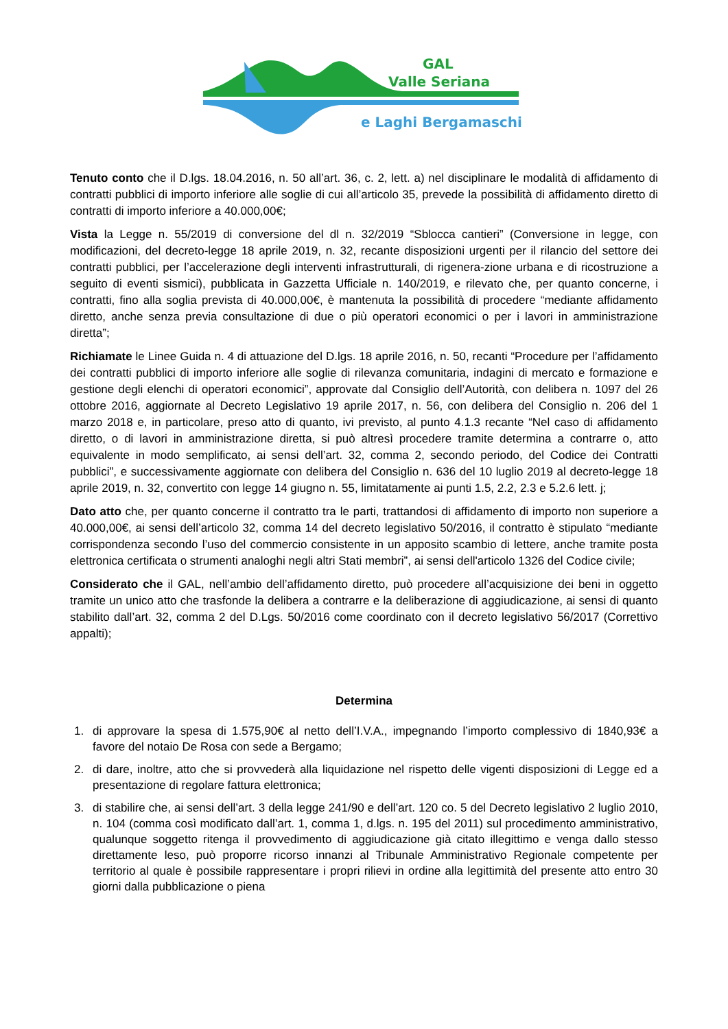GAL
Valle Seriana
e Laghi Bergamaschi
Tenuto conto che il D.lgs. 18.04.2016, n. 50 all’art. 36, c. 2, lett. a) nel disciplinare le modalità di affidamento di contratti pubblici di importo inferiore alle soglie di cui all’articolo 35, prevede la possibilità di affidamento diretto di contratti di importo inferiore a 40.000,00€;
Vista la Legge n. 55/2019 di conversione del dl n. 32/2019 “Sblocca cantieri” (Conversione in legge, con modificazioni, del decreto-legge 18 aprile 2019, n. 32, recante disposizioni urgenti per il rilancio del settore dei contratti pubblici, per l’accelerazione degli interventi infrastrutturali, di rigenera-zione urbana e di ricostruzione a seguito di eventi sismici), pubblicata in Gazzetta Ufficiale n. 140/2019, e rilevato che, per quanto concerne, i contratti, fino alla soglia prevista di 40.000,00€, è mantenuta la possibilità di procedere “mediante affidamento diretto, anche senza previa consultazione di due o più operatori economici o per i lavori in amministrazione diretta”;
Richiamate le Linee Guida n. 4 di attuazione del D.lgs. 18 aprile 2016, n. 50, recanti “Procedure per l’affidamento dei contratti pubblici di importo inferiore alle soglie di rilevanza comunitaria, indagini di mercato e formazione e gestione degli elenchi di operatori economici”, approvate dal Consiglio dell’Autorità, con delibera n. 1097 del 26 ottobre 2016, aggiornate al Decreto Legislativo 19 aprile 2017, n. 56, con delibera del Consiglio n. 206 del 1 marzo 2018 e, in particolare, preso atto di quanto, ivi previsto, al punto 4.1.3 recante “Nel caso di affidamento diretto, o di lavori in amministrazione diretta, si può altresì procedere tramite determina a contrarre o, atto equivalente in modo semplificato, ai sensi dell’art. 32, comma 2, secondo periodo, del Codice dei Contratti pubblici”, e successivamente aggiornate con delibera del Consiglio n. 636 del 10 luglio 2019 al decreto-legge 18 aprile 2019, n. 32, convertito con legge 14 giugno n. 55, limitatamente ai punti 1.5, 2.2, 2.3 e 5.2.6 lett. j;
Dato atto che, per quanto concerne il contratto tra le parti, trattandosi di affidamento di importo non superiore a 40.000,00€, ai sensi dell’articolo 32, comma 14 del decreto legislativo 50/2016, il contratto è stipulato “mediante corrispondenza secondo l’uso del commercio consistente in un apposito scambio di lettere, anche tramite posta elettronica certificata o strumenti analoghi negli altri Stati membri”, ai sensi dell'articolo 1326 del Codice civile;
Considerato che il GAL, nell’ambio dell’affidamento diretto, può procedere all’acquisizione dei beni in oggetto tramite un unico atto che trasfonde la delibera a contrarre e la deliberazione di aggiudicazione, ai sensi di quanto stabilito dall’art. 32, comma 2 del D.Lgs. 50/2016 come coordinato con il decreto legislativo 56/2017 (Correttivo appalti);
Determina
1. di approvare la spesa di 1.575,90€ al netto dell’I.V.A., impegnando l’importo complessivo di 1840,93€ a favore del notaio De Rosa con sede a Bergamo;
2. di dare, inoltre, atto che si provvederà alla liquidazione nel rispetto delle vigenti disposizioni di Legge ed a presentazione di regolare fattura elettronica;
3. di stabilire che, ai sensi dell’art. 3 della legge 241/90 e dell’art. 120 co. 5 del Decreto legislativo 2 luglio 2010, n. 104 (comma così modificato dall’art. 1, comma 1, d.lgs. n. 195 del 2011) sul procedimento amministrativo, qualunque soggetto ritenga il provvedimento di aggiudicazione già citato illegittimo e venga dallo stesso direttamente leso, può proporre ricorso innanzi al Tribunale Amministrativo Regionale competente per territorio al quale è possibile rappresentare i propri rilievi in ordine alla legittimità del presente atto entro 30 giorni dalla pubblicazione o piena